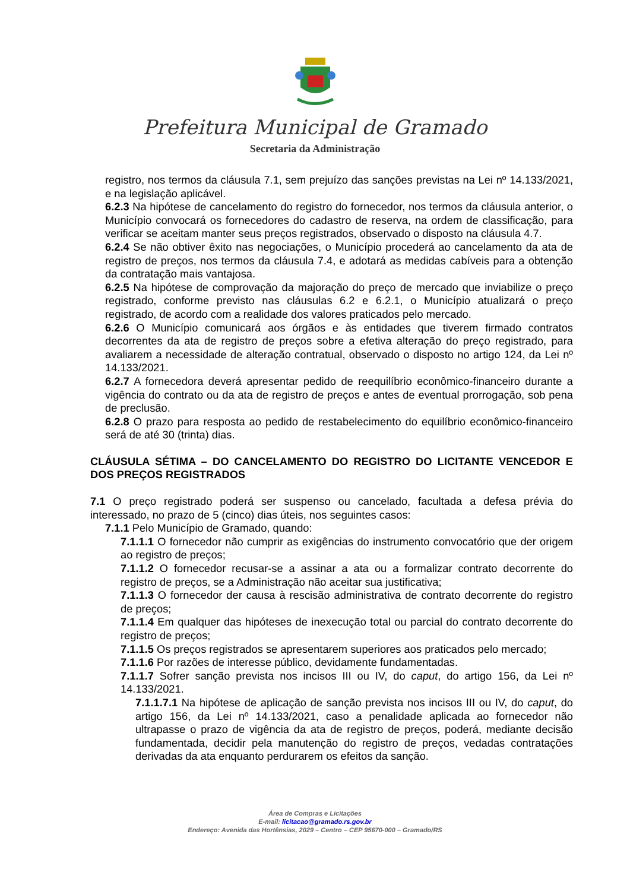Prefeitura Municipal de Gramado
Secretaria da Administração
registro, nos termos da cláusula 7.1, sem prejuízo das sanções previstas na Lei nº 14.133/2021, e na legislação aplicável.
6.2.3 Na hipótese de cancelamento do registro do fornecedor, nos termos da cláusula anterior, o Município convocará os fornecedores do cadastro de reserva, na ordem de classificação, para verificar se aceitam manter seus preços registrados, observado o disposto na cláusula 4.7.
6.2.4 Se não obtiver êxito nas negociações, o Município procederá ao cancelamento da ata de registro de preços, nos termos da cláusula 7.4, e adotará as medidas cabíveis para a obtenção da contratação mais vantajosa.
6.2.5 Na hipótese de comprovação da majoração do preço de mercado que inviabilize o preço registrado, conforme previsto nas cláusulas 6.2 e 6.2.1, o Município atualizará o preço registrado, de acordo com a realidade dos valores praticados pelo mercado.
6.2.6 O Município comunicará aos órgãos e às entidades que tiverem firmado contratos decorrentes da ata de registro de preços sobre a efetiva alteração do preço registrado, para avaliarem a necessidade de alteração contratual, observado o disposto no artigo 124, da Lei nº 14.133/2021.
6.2.7 A fornecedora deverá apresentar pedido de reequilíbrio econômico-financeiro durante a vigência do contrato ou da ata de registro de preços e antes de eventual prorrogação, sob pena de preclusão.
6.2.8 O prazo para resposta ao pedido de restabelecimento do equilíbrio econômico-financeiro será de até 30 (trinta) dias.
CLÁUSULA SÉTIMA – DO CANCELAMENTO DO REGISTRO DO LICITANTE VENCEDOR E DOS PREÇOS REGISTRADOS
7.1 O preço registrado poderá ser suspenso ou cancelado, facultada a defesa prévia do interessado, no prazo de 5 (cinco) dias úteis, nos seguintes casos:
7.1.1 Pelo Município de Gramado, quando:
7.1.1.1 O fornecedor não cumprir as exigências do instrumento convocatório que der origem ao registro de preços;
7.1.1.2 O fornecedor recusar-se a assinar a ata ou a formalizar contrato decorrente do registro de preços, se a Administração não aceitar sua justificativa;
7.1.1.3 O fornecedor der causa à rescisão administrativa de contrato decorrente do registro de preços;
7.1.1.4 Em qualquer das hipóteses de inexecução total ou parcial do contrato decorrente do registro de preços;
7.1.1.5 Os preços registrados se apresentarem superiores aos praticados pelo mercado;
7.1.1.6 Por razões de interesse público, devidamente fundamentadas.
7.1.1.7 Sofrer sanção prevista nos incisos III ou IV, do caput, do artigo 156, da Lei nº 14.133/2021.
7.1.1.7.1 Na hipótese de aplicação de sanção prevista nos incisos III ou IV, do caput, do artigo 156, da Lei nº 14.133/2021, caso a penalidade aplicada ao fornecedor não ultrapasse o prazo de vigência da ata de registro de preços, poderá, mediante decisão fundamentada, decidir pela manutenção do registro de preços, vedadas contratações derivadas da ata enquanto perdurarem os efeitos da sanção.
Área de Compras e Licitações
E-mail: licitacao@gramado.rs.gov.br
Endereço: Avenida das Hortênsias, 2029 – Centro – CEP 95670-000 – Gramado/RS